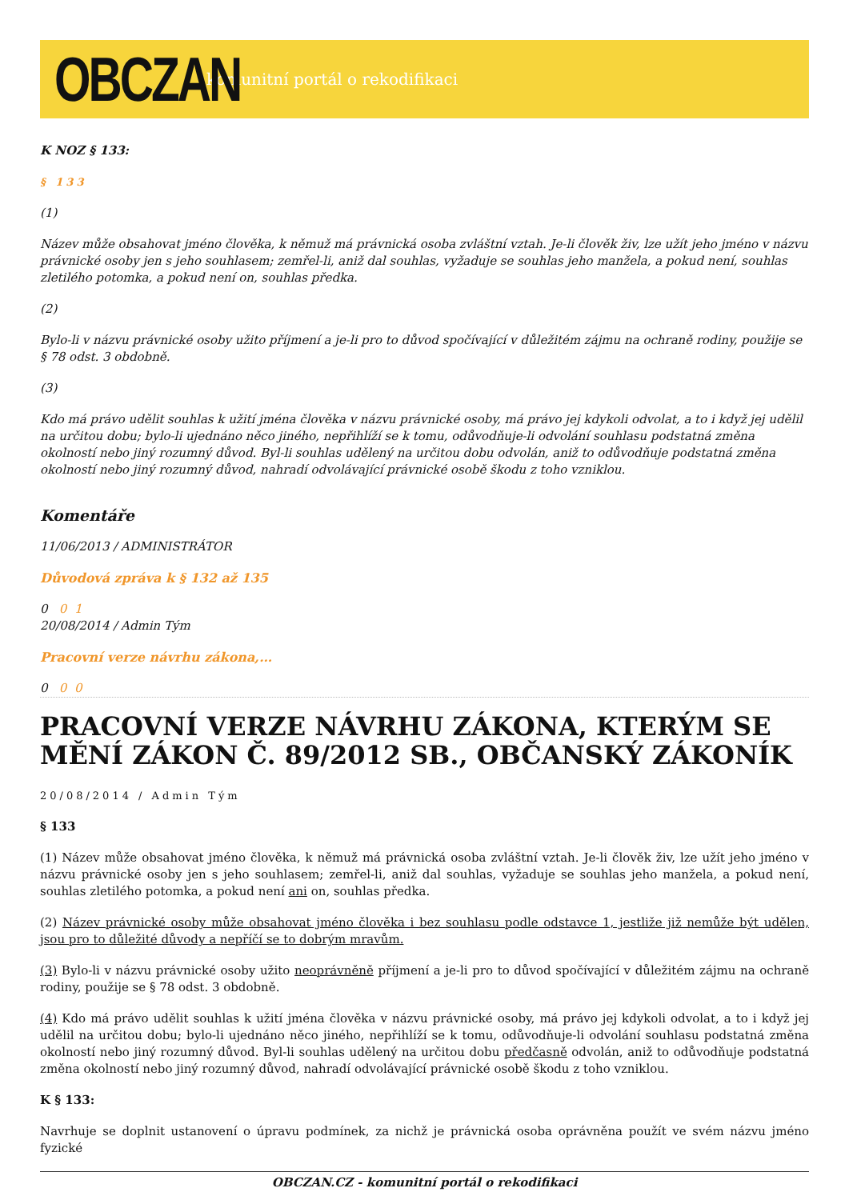OBCZAN
komunitní portál o rekodifikaci
K NOZ § 133:
§ 133
(1)
Název může obsahovat jméno člověka, k němuž má právnická osoba zvláštní vztah. Je-li člověk živ, lze užít jeho jméno v názvu právnické osoby jen s jeho souhlasem; zemřel-li, aniž dal souhlas, vyžaduje se souhlas jeho manžela, a pokud není, souhlas zletilého potomka, a pokud není on, souhlas předka.
(2)
Bylo-li v názvu právnické osoby užito příjmení a je-li pro to důvod spočívající v důležitém zájmu na ochraně rodiny, použije se § 78 odst. 3 obdobně.
(3)
Kdo má právo udělit souhlas k užití jména člověka v názvu právnické osoby, má právo jej kdykoli odvolat, a to i když jej udělil na určitou dobu; bylo-li ujednáno něco jiného, nepřihlíží se k tomu, odůvodňuje-li odvolání souhlasu podstatná změna okolností nebo jiný rozumný důvod. Byl-li souhlas udělený na určitou dobu odvolán, aniž to odůvodňuje podstatná změna okolností nebo jiný rozumný důvod, nahradí odvolávající právnické osobě škodu z toho vzniklou.
Komentáře
11/06/2013 / ADMINISTRÁTOR
Důvodová zpráva k § 132 až 135
0 0 1
20/08/2014 / Admin Tým
Pracovní verze návrhu zákona,…
0 0 0
PRACOVNÍ VERZE NÁVRHU ZÁKONA, KTERÝM SE MĚNÍ ZÁKON Č. 89/2012 SB., OBČANSKÝ ZÁKONÍK
20/08/2014 / Admin Tým
§ 133
(1) Název může obsahovat jméno člověka, k němuž má právnická osoba zvláštní vztah. Je-li člověk živ, lze užít jeho jméno v názvu právnické osoby jen s jeho souhlasem; zemřel-li, aniž dal souhlas, vyžaduje se souhlas jeho manžela, a pokud není, souhlas zletilého potomka, a pokud není ani on, souhlas předka.
(2) Název právnické osoby může obsahovat jméno člověka i bez souhlasu podle odstavce 1, jestliže již nemůže být udělen, jsou pro to důležité důvody a nepříčí se to dobrým mravům.
(3) Bylo-li v názvu právnické osoby užito neoprávněně příjmení a je-li pro to důvod spočívající v důležitém zájmu na ochraně rodiny, použije se § 78 odst. 3 obdobně.
(4) Kdo má právo udělit souhlas k užití jména člověka v názvu právnické osoby, má právo jej kdykoli odvolat, a to i když jej udělil na určitou dobu; bylo-li ujednáno něco jiného, nepřihlíží se k tomu, odůvodňuje-li odvolání souhlasu podstatná změna okolností nebo jiný rozumný důvod. Byl-li souhlas udělený na určitou dobu předčasně odvolán, aniž to odůvodňuje podstatná změna okolností nebo jiný rozumný důvod, nahradí odvolávající právnické osobě škodu z toho vzniklou.
K § 133:
Navrhuje se doplnit ustanovení o úpravu podmínek, za nichž je právnická osoba oprávněna použít ve svém názvu jméno fyzické
OBCZAN.CZ - komunitní portál o rekodifikaci